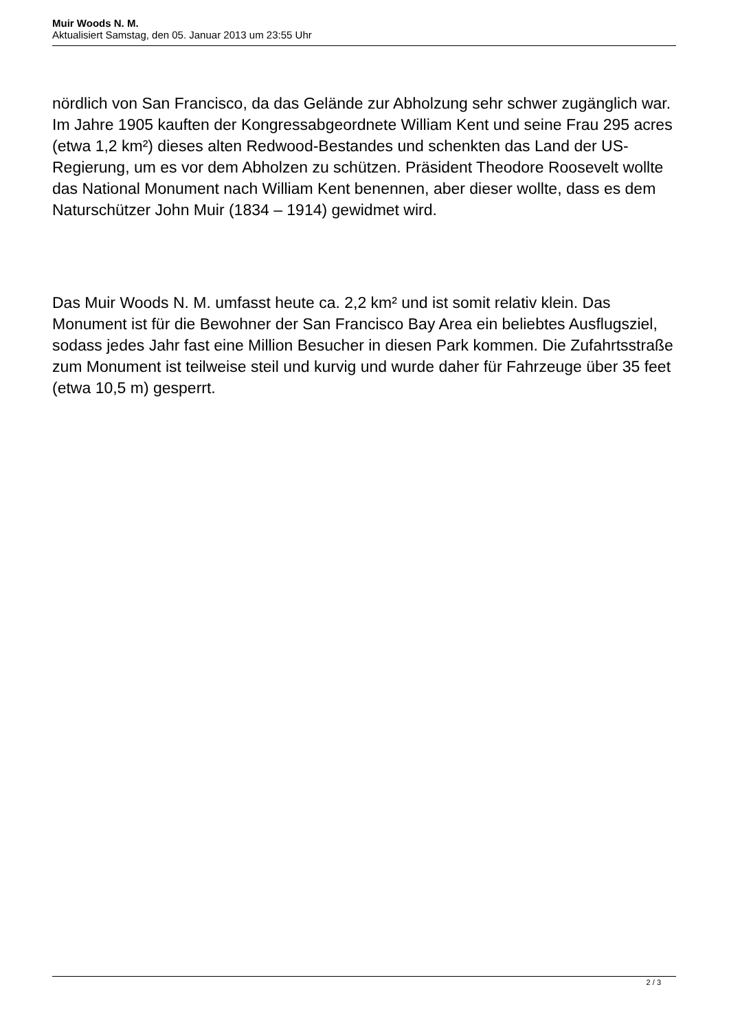Muir Woods N. M.
Aktualisiert Samstag, den 05. Januar 2013 um 23:55 Uhr
nördlich von San Francisco, da das Gelände zur Abholzung sehr schwer zugänglich war. Im Jahre 1905 kauften der Kongressabgeordnete William Kent und seine Frau 295 acres (etwa 1,2 km²) dieses alten Redwood-Bestandes und schenkten das Land der US-Regierung, um es vor dem Abholzen zu schützen. Präsident Theodore Roosevelt wollte das National Monument nach William Kent benennen, aber dieser wollte, dass es dem Naturschützer John Muir (1834 – 1914) gewidmet wird.
Das Muir Woods N. M. umfasst heute ca. 2,2 km² und ist somit relativ klein. Das Monument ist für die Bewohner der San Francisco Bay Area ein beliebtes Ausflugsziel, sodass jedes Jahr fast eine Million Besucher in diesen Park kommen. Die Zufahrtsstraße zum Monument ist teilweise steil und kurvig und wurde daher für Fahrzeuge über 35 feet (etwa 10,5 m) gesperrt.
2 / 3